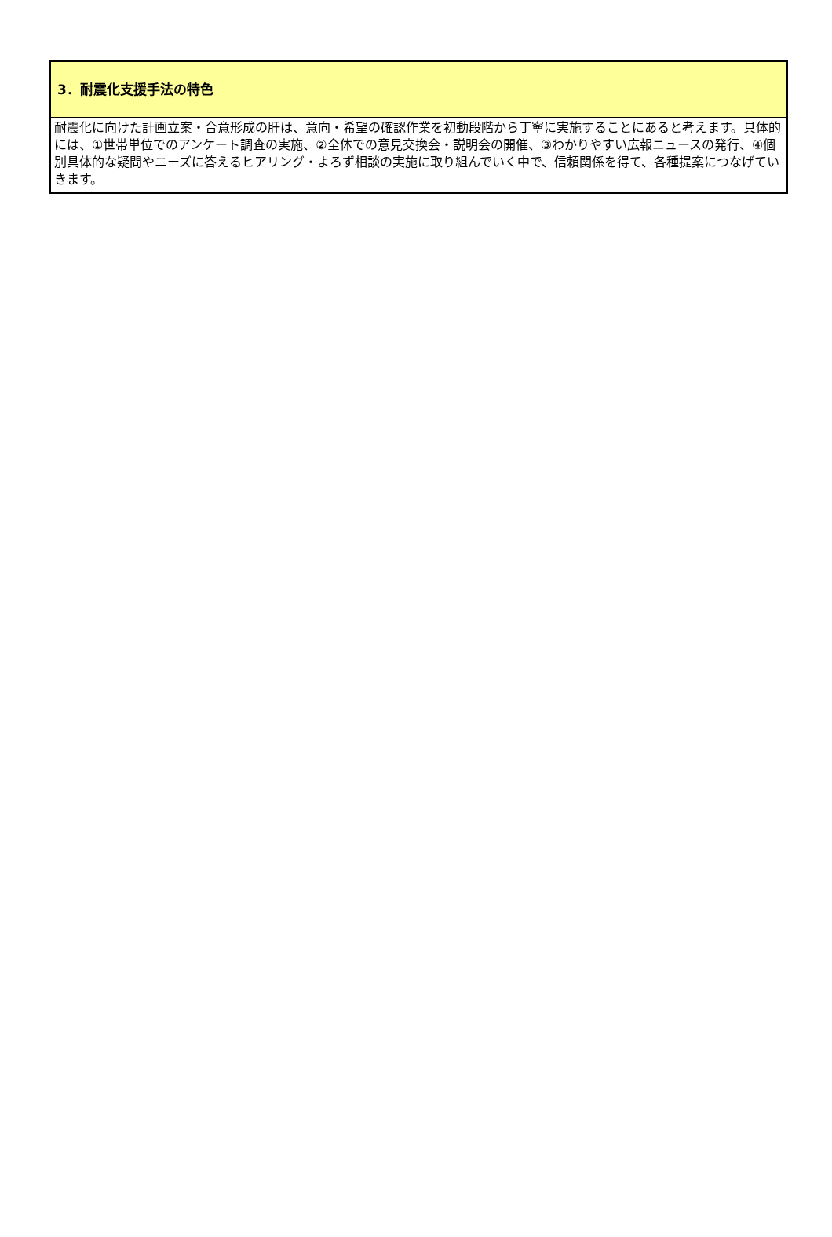3．耐震化支援手法の特色
耐震化に向けた計画立案・合意形成の肝は、意向・希望の確認作業を初動段階から丁寧に実施することにあると考えます。具体的には、①世帯単位でのアンケート調査の実施、②全体での意見交換会・説明会の開催、③わかりやすい広報ニュースの発行、④個別具体的な疑問やニーズに答えるヒアリング・よろず相談の実施に取り組んでいく中で、信頼関係を得て、各種提案につなげていきます。